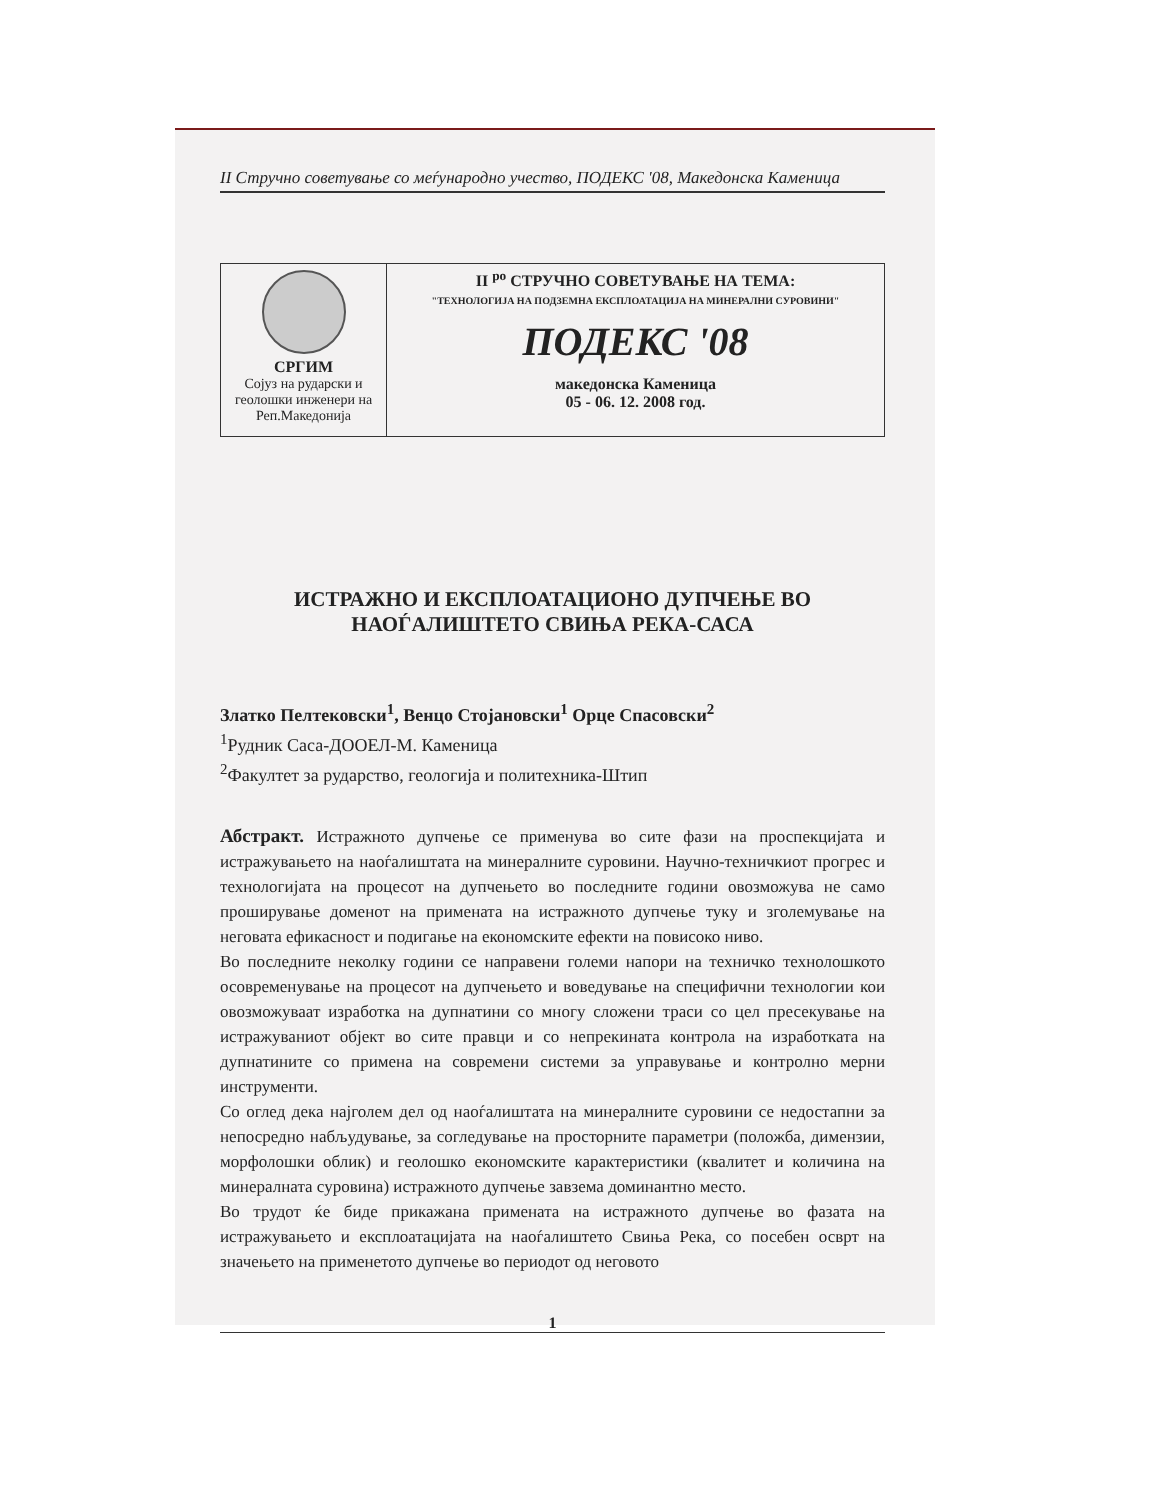II Стручно советување со меѓународно учество, ПОДЕКС '08, Македонска Каменица
СРГИМ
Сојуз на рударски и геолошки инженери на Реп.Македонија
II <sup>ро</sup> СТРУЧНО СОВЕТУВАЊЕ НА ТЕМА:
"ТЕХНОЛОГИЈА НА ПОДЗЕМНА ЕКСПЛОАТАЦИЈА НА МИНЕРАЛНИ СУРОВИНИ"
ПОДЕКС '08
македонска Каменица
05 - 06. 12. 2008 год.
ИСТРАЖНО И ЕКСПЛОАТАЦИОНО ДУПЧЕЊЕ ВО
НАОЃАЛИШТЕТО СВИЊА РЕКА-САСА
Златко Пелтековски<sup>1</sup>, Венцо Стојановски<sup>1</sup> Орце Спасовски<sup>2</sup>
<sup>1</sup> Рудник Саса-ДООЕЛ-М. Каменица
<sup>2</sup> Факултет за рударство, геологија и политехника-Штип
Абстракт. Истражното дупчење се применува во сите фази на проспекцијата и истражувањето на наоѓалиштата на минералните суровини. Научно-техничкиот прогрес и технологијата на процесот на дупчењето во последните години овозможува не само проширување доменот на примената на истражното дупчење туку и зголемување на неговата ефикасност и подигање на економските ефекти на повисоко ниво.
Во последните неколку години се направени големи напори на техничко технолошкото осовременување на процесот на дупчењето и воведување на специфични технологии кои овозможуваат изработка на дупнатини со многу сложени траси со цел пресекување на истражуваниот објект во сите правци и со непрекината контрола на изработката на дупнатините со примена на современи системи за управување и контролно мерни инструменти.
Со оглед дека најголем дел од наоѓалиштата на минералните суровини се недостапни за непосредно набљудување, за согледување на просторните параметри (положба, димензии, морфолошки облик) и геолошко економските карактеристики (квалитет и количина на минералната суровина) истражното дупчење завзема доминантно место.
Во трудот ќе биде прикажана примената на истражното дупчење во фазата на истражувањето и експлоатацијата на наоѓалиштето Свиња Река, со посебен осврт на значењето на применетото дупчење во периодот од неговото
1